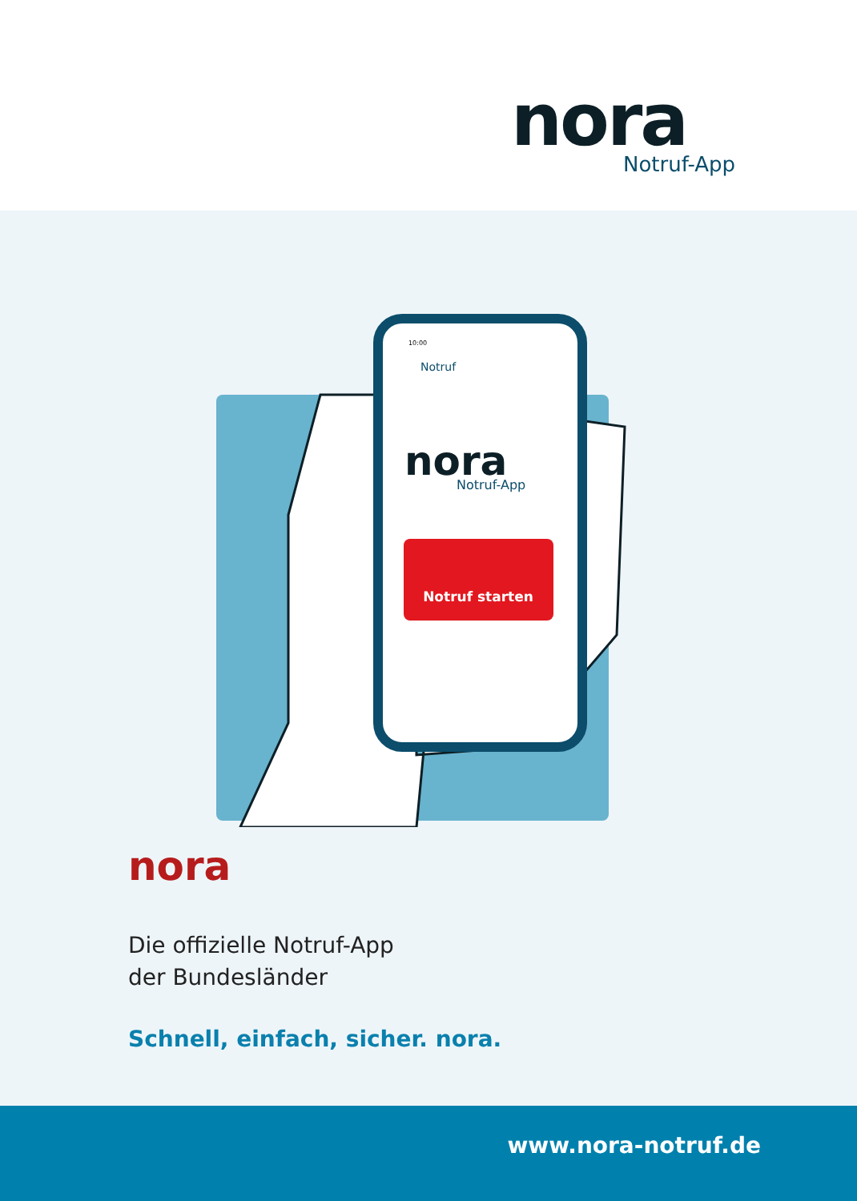nora
Notruf-App
10:00
Notruf
nora
Notruf-App
Notruf starten
nora
Die offizielle Notruf-App
der Bundesländer
Schnell, einfach, sicher. nora.
www.nora-notruf.de